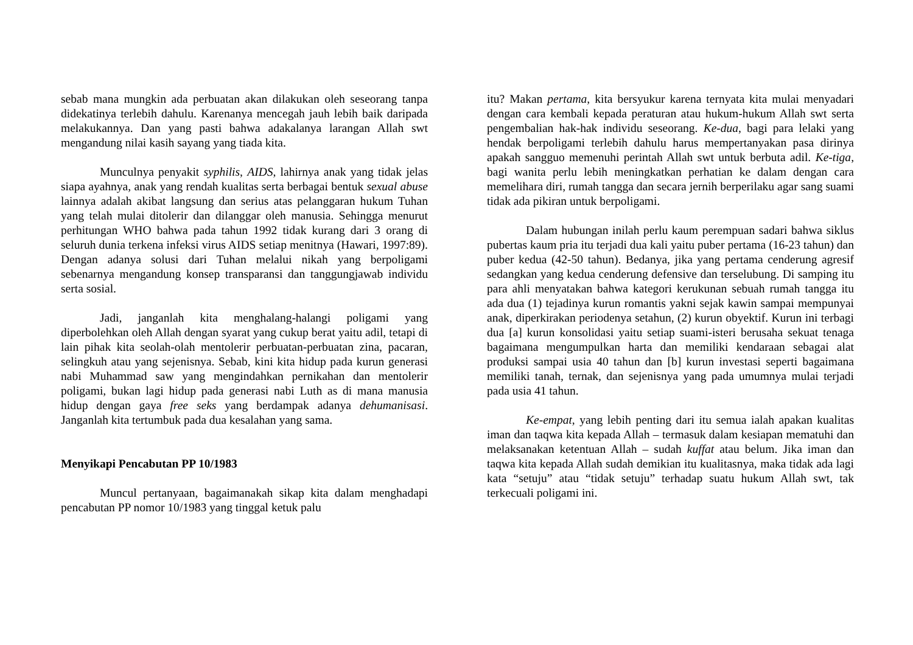sebab mana mungkin ada perbuatan akan dilakukan oleh seseorang tanpa didekatinya terlebih dahulu. Karenanya mencegah jauh lebih baik daripada melakukannya. Dan yang pasti bahwa adakalanya larangan Allah swt mengandung nilai kasih sayang yang tiada kita.
Munculnya penyakit syphilis, AIDS, lahirnya anak yang tidak jelas siapa ayahnya, anak yang rendah kualitas serta berbagai bentuk sexual abuse lainnya adalah akibat langsung dan serius atas pelanggaran hukum Tuhan yang telah mulai ditolerir dan dilanggar oleh manusia. Sehingga menurut perhitungan WHO bahwa pada tahun 1992 tidak kurang dari 3 orang di seluruh dunia terkena infeksi virus AIDS setiap menitnya (Hawari, 1997:89). Dengan adanya solusi dari Tuhan melalui nikah yang berpoligami sebenarnya mengandung konsep transparansi dan tanggungjawab individu serta sosial.
Jadi, janganlah kita menghalang-halangi poligami yang diperbolehkan oleh Allah dengan syarat yang cukup berat yaitu adil, tetapi di lain pihak kita seolah-olah mentolerir perbuatan-perbuatan zina, pacaran, selingkuh atau yang sejenisnya. Sebab, kini kita hidup pada kurun generasi nabi Muhammad saw yang mengindahkan pernikahan dan mentolerir poligami, bukan lagi hidup pada generasi nabi Luth as di mana manusia hidup dengan gaya free seks yang berdampak adanya dehumanisasi. Janganlah kita tertumbuk pada dua kesalahan yang sama.
Menyikapi Pencabutan PP 10/1983
Muncul pertanyaan, bagaimanakah sikap kita dalam menghadapi pencabutan PP nomor 10/1983 yang tinggal ketuk palu
itu? Makan pertama, kita bersyukur karena ternyata kita mulai menyadari dengan cara kembali kepada peraturan atau hukum-hukum Allah swt serta pengembalian hak-hak individu seseorang. Ke-dua, bagi para lelaki yang hendak berpoligami terlebih dahulu harus mempertanyakan pasa dirinya apakah sangguo memenuhi perintah Allah swt untuk berbuta adil. Ke-tiga, bagi wanita perlu lebih meningkatkan perhatian ke dalam dengan cara memelihara diri, rumah tangga dan secara jernih berperilaku agar sang suami tidak ada pikiran untuk berpoligami.
Dalam hubungan inilah perlu kaum perempuan sadari bahwa siklus pubertas kaum pria itu terjadi dua kali yaitu puber pertama (16-23 tahun) dan puber kedua (42-50 tahun). Bedanya, jika yang pertama cenderung agresif sedangkan yang kedua cenderung defensive dan terselubung. Di samping itu para ahli menyatakan bahwa kategori kerukunan sebuah rumah tangga itu ada dua (1) tejadinya kurun romantis yakni sejak kawin sampai mempunyai anak, diperkirakan periodenya setahun, (2) kurun obyektif. Kurun ini terbagi dua [a] kurun konsolidasi yaitu setiap suami-isteri berusaha sekuat tenaga bagaimana mengumpulkan harta dan memiliki kendaraan sebagai alat produksi sampai usia 40 tahun dan [b] kurun investasi seperti bagaimana memiliki tanah, ternak, dan sejenisnya yang pada umumnya mulai terjadi pada usia 41 tahun.
Ke-empat, yang lebih penting dari itu semua ialah apakan kualitas iman dan taqwa kita kepada Allah – termasuk dalam kesiapan mematuhi dan melaksanakan ketentuan Allah – sudah kuffat atau belum. Jika iman dan taqwa kita kepada Allah sudah demikian itu kualitasnya, maka tidak ada lagi kata “setuju” atau “tidak setuju” terhadap suatu hukum Allah swt, tak terkecuali poligami ini.